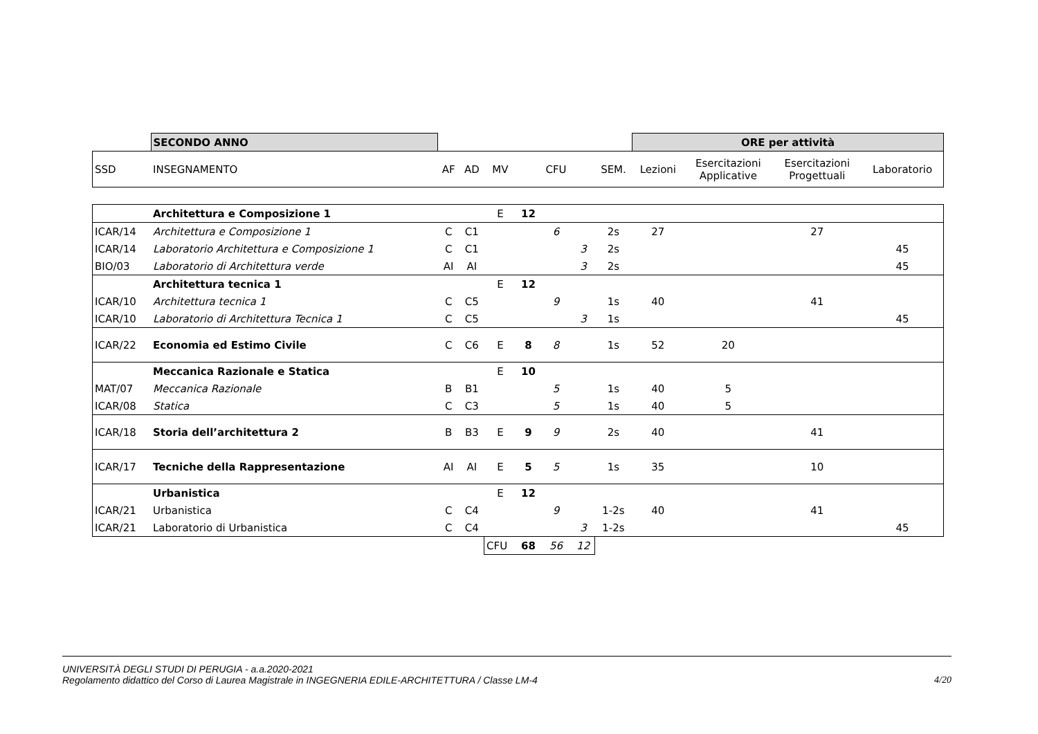| | SECONDO ANNO | | | | | | | | ORE per attività | | | |
| SSD | INSEGNAMENTO | AF | AD | MV | | CFU | | SEM. | Lezioni | Esercitazioni Applicative | Esercitazioni Progettuali | Laboratorio |
| | Architettura e Composizione 1 | | | E | 12 | | | | | | | |
| ICAR/14 | Architettura e Composizione 1 | C | C1 | | | 6 | | 2s | 27 | | 27 | |
| ICAR/14 | Laboratorio Architettura e Composizione 1 | C | C1 | | | | 3 | 2s | | | | 45 |
| BIO/03 | Laboratorio di Architettura verde | AI | AI | | | | 3 | 2s | | | | 45 |
| | Architettura tecnica 1 | | | E | 12 | | | | | | | |
| ICAR/10 | Architettura tecnica 1 | C | C5 | | | 9 | | 1s | 40 | | 41 | |
| ICAR/10 | Laboratorio di Architettura Tecnica 1 | C | C5 | | | | 3 | 1s | | | | 45 |
| ICAR/22 | Economia ed Estimo Civile | C | C6 | E | 8 | 8 | | 1s | 52 | 20 | | |
| | Meccanica Razionale e Statica | | | E | 10 | | | | | | | |
| MAT/07 | Meccanica Razionale | B | B1 | | | 5 | | 1s | 40 | 5 | | |
| ICAR/08 | Statica | C | C3 | | | 5 | | 1s | 40 | 5 | | |
| ICAR/18 | Storia dell’architettura 2 | B | B3 | E | 9 | 9 | | 2s | 40 | | 41 | |
| ICAR/17 | Tecniche della Rappresentazione | AI | AI | E | 5 | 5 | | 1s | 35 | | 10 | |
| | Urbanistica | | | E | 12 | | | | | | | |
| ICAR/21 | Urbanistica | C | C4 | | | 9 | | 1-2s | 40 | | 41 | |
| ICAR/21 | Laboratorio di Urbanistica | C | C4 | | | | 3 | 1-2s | | | | 45 |
| | | | | CFU | 68 | 56 | 12 | | | | | |
UNIVERSITÀ DEGLI STUDI DI PERUGIA - a.a.2020-2021
Regolamento didattico del Corso di Laurea Magistrale in INGEGNERIA EDILE-ARCHITETTURA / Classe LM-4 4/20